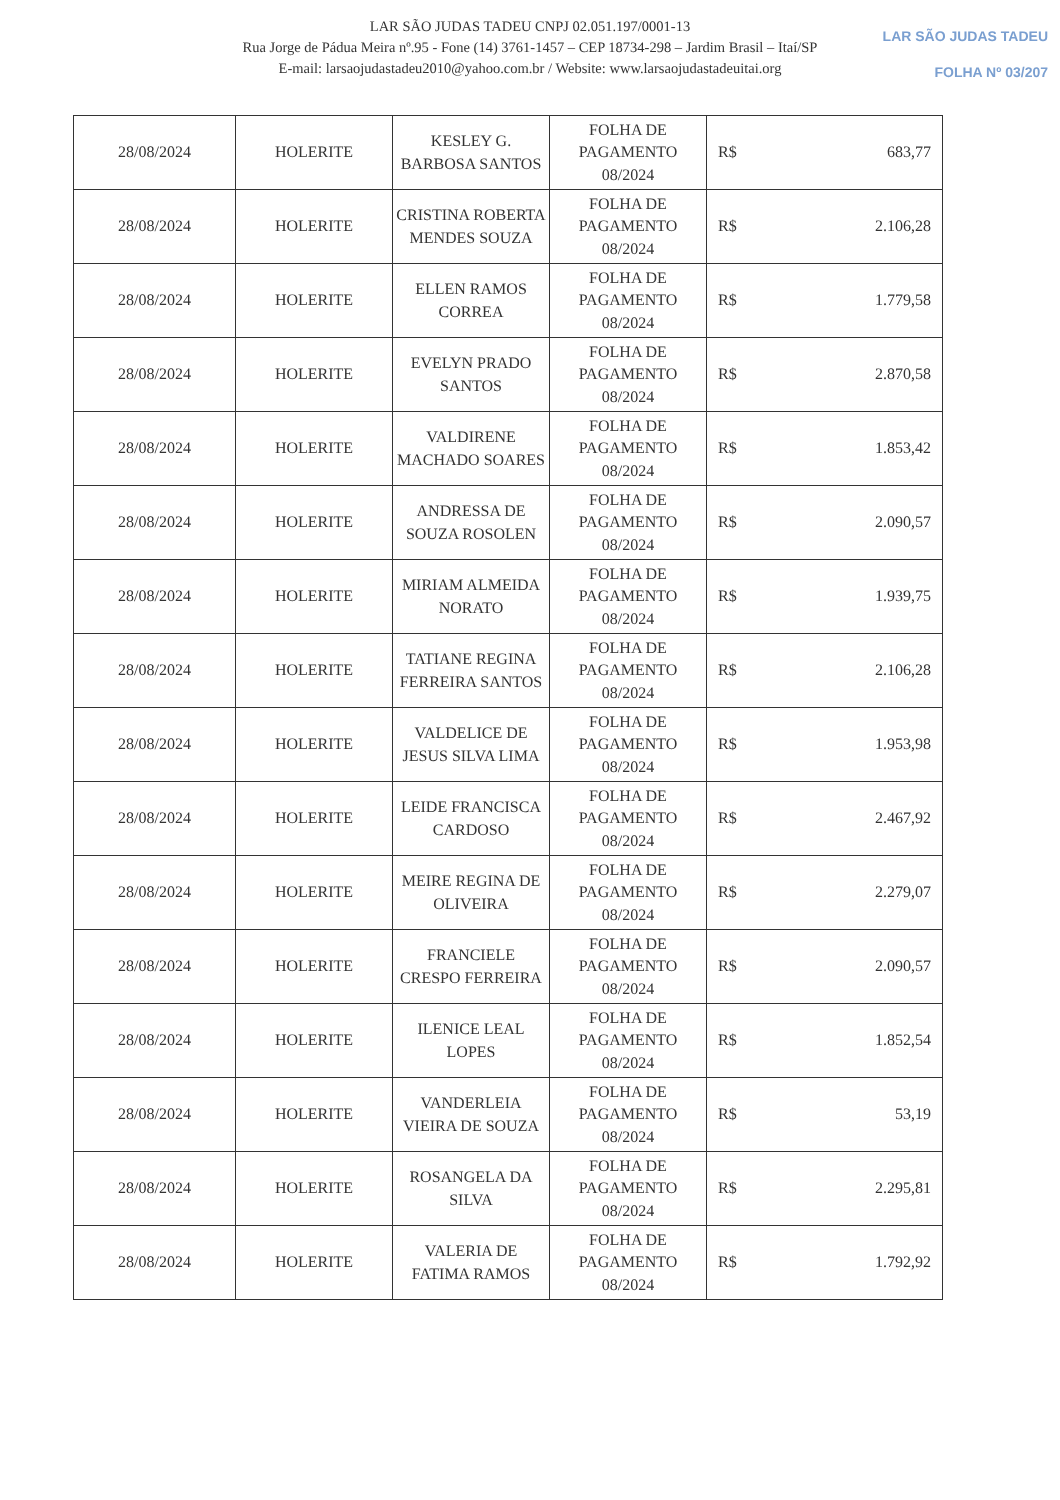LAR SÃO JUDAS TADEU
FOLHA Nº 03/207
LAR SÃO JUDAS TADEU CNPJ 02.051.197/0001-13
Rua Jorge de Pádua Meira nº.95 - Fone (14) 3761-1457 – CEP 18734-298 – Jardim Brasil – Itaí/SP
E-mail: larsaojudastadeu2010@yahoo.com.br / Website: www.larsaojudastadeuitai.org
| 28/08/2024 | HOLERITE | KESLEY G. BARBOSA SANTOS | FOLHA DE PAGAMENTO 08/2024 | R$ 683,77 |
| 28/08/2024 | HOLERITE | CRISTINA ROBERTA MENDES SOUZA | FOLHA DE PAGAMENTO 08/2024 | R$ 2.106,28 |
| 28/08/2024 | HOLERITE | ELLEN RAMOS CORREA | FOLHA DE PAGAMENTO 08/2024 | R$ 1.779,58 |
| 28/08/2024 | HOLERITE | EVELYN PRADO SANTOS | FOLHA DE PAGAMENTO 08/2024 | R$ 2.870,58 |
| 28/08/2024 | HOLERITE | VALDIRENE MACHADO SOARES | FOLHA DE PAGAMENTO 08/2024 | R$ 1.853,42 |
| 28/08/2024 | HOLERITE | ANDRESSA DE SOUZA ROSOLEN | FOLHA DE PAGAMENTO 08/2024 | R$ 2.090,57 |
| 28/08/2024 | HOLERITE | MIRIAM ALMEIDA NORATO | FOLHA DE PAGAMENTO 08/2024 | R$ 1.939,75 |
| 28/08/2024 | HOLERITE | TATIANE REGINA FERREIRA SANTOS | FOLHA DE PAGAMENTO 08/2024 | R$ 2.106,28 |
| 28/08/2024 | HOLERITE | VALDELICE DE JESUS SILVA LIMA | FOLHA DE PAGAMENTO 08/2024 | R$ 1.953,98 |
| 28/08/2024 | HOLERITE | LEIDE FRANCISCA CARDOSO | FOLHA DE PAGAMENTO 08/2024 | R$ 2.467,92 |
| 28/08/2024 | HOLERITE | MEIRE REGINA DE OLIVEIRA | FOLHA DE PAGAMENTO 08/2024 | R$ 2.279,07 |
| 28/08/2024 | HOLERITE | FRANCIELE CRESPO FERREIRA | FOLHA DE PAGAMENTO 08/2024 | R$ 2.090,57 |
| 28/08/2024 | HOLERITE | ILENICE LEAL LOPES | FOLHA DE PAGAMENTO 08/2024 | R$ 1.852,54 |
| 28/08/2024 | HOLERITE | VANDERLEIA VIEIRA DE SOUZA | FOLHA DE PAGAMENTO 08/2024 | R$ 53,19 |
| 28/08/2024 | HOLERITE | ROSANGELA DA SILVA | FOLHA DE PAGAMENTO 08/2024 | R$ 2.295,81 |
| 28/08/2024 | HOLERITE | VALERIA DE FATIMA RAMOS | FOLHA DE PAGAMENTO 08/2024 | R$ 1.792,92 |